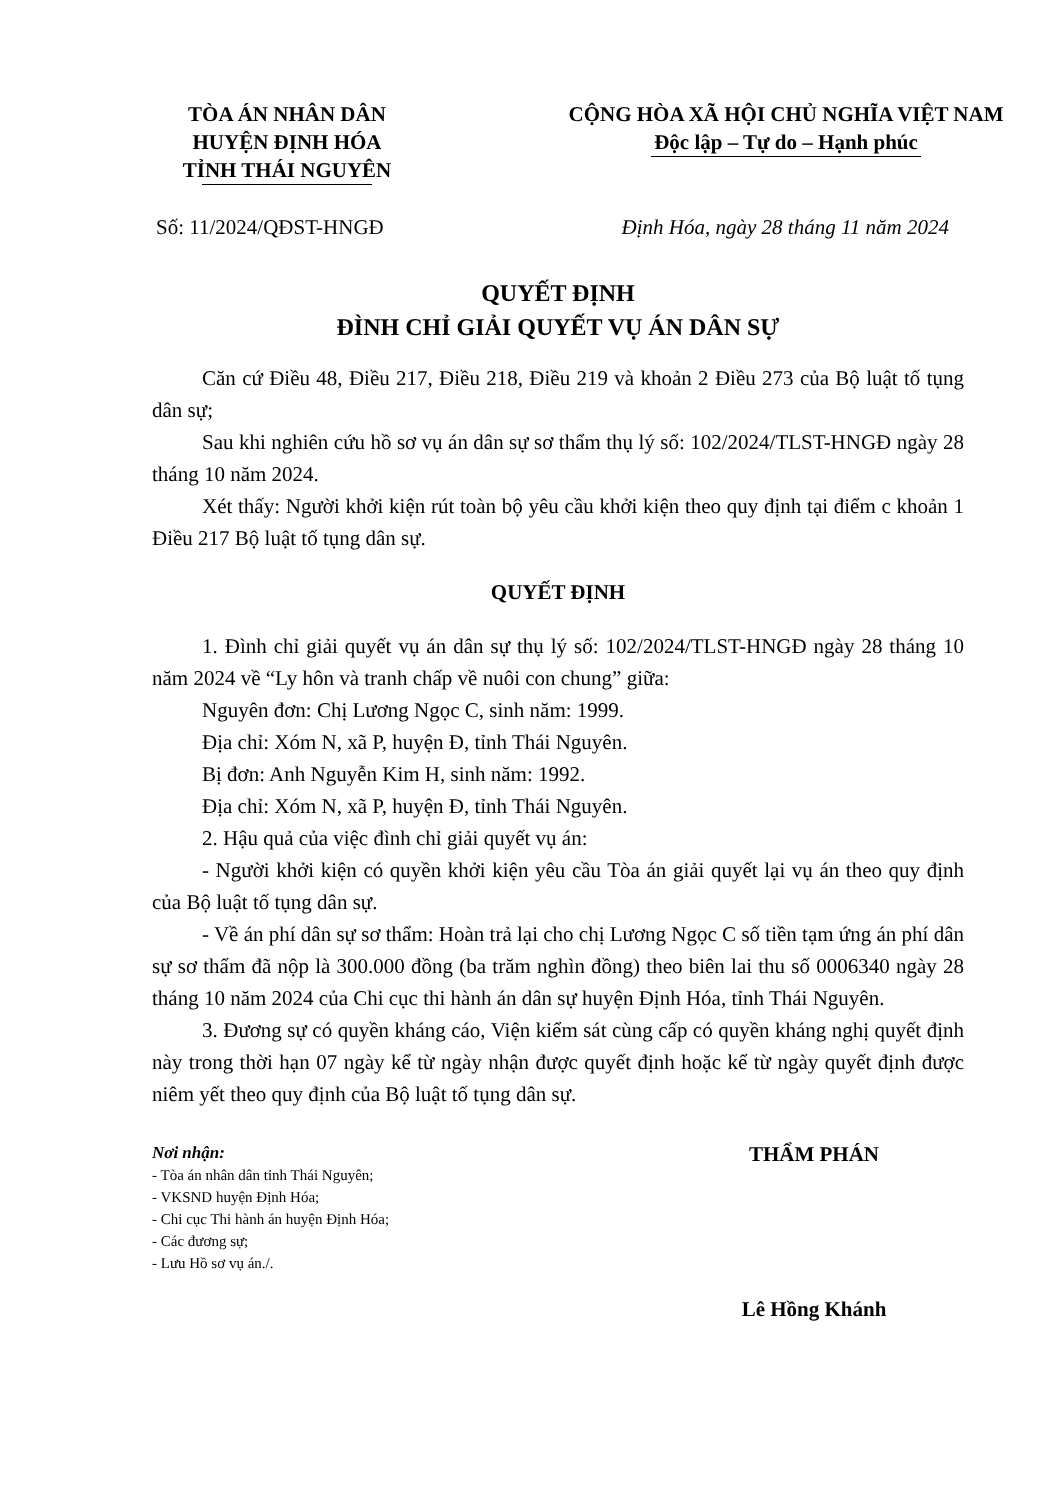TÒA ÁN NHÂN DÂN
HUYỆN ĐỊNH HÓA
TỈNH THÁI NGUYÊN
CỘNG HÒA XÃ HỘI CHỦ NGHĨA VIỆT NAM
Độc lập – Tự do – Hạnh phúc
Số: 11/2024/QĐST-HNGĐ Định Hóa, ngày 28 tháng 11 năm 2024
QUYẾT ĐỊNH
ĐÌNH CHỈ GIẢI QUYẾT VỤ ÁN DÂN SỰ
Căn cứ Điều 48, Điều 217, Điều 218, Điều 219 và khoản 2 Điều 273 của Bộ luật tố tụng dân sự;
Sau khi nghiên cứu hồ sơ vụ án dân sự sơ thẩm thụ lý số: 102/2024/TLST-HNGĐ ngày 28 tháng 10 năm 2024.
Xét thấy: Người khởi kiện rút toàn bộ yêu cầu khởi kiện theo quy định tại điểm c khoản 1 Điều 217 Bộ luật tố tụng dân sự.
QUYẾT ĐỊNH
1. Đình chỉ giải quyết vụ án dân sự thụ lý số: 102/2024/TLST-HNGĐ ngày 28 tháng 10 năm 2024 về “Ly hôn và tranh chấp về nuôi con chung” giữa:
Nguyên đơn: Chị Lương Ngọc C, sinh năm: 1999.
Địa chỉ: Xóm N, xã P, huyện Đ, tỉnh Thái Nguyên.
Bị đơn: Anh Nguyễn Kim H, sinh năm: 1992.
Địa chỉ: Xóm N, xã P, huyện Đ, tỉnh Thái Nguyên.
2. Hậu quả của việc đình chỉ giải quyết vụ án:
- Người khởi kiện có quyền khởi kiện yêu cầu Tòa án giải quyết lại vụ án theo quy định của Bộ luật tố tụng dân sự.
- Về án phí dân sự sơ thẩm: Hoàn trả lại cho chị Lương Ngọc C số tiền tạm ứng án phí dân sự sơ thẩm đã nộp là 300.000 đồng (ba trăm nghìn đồng) theo biên lai thu số 0006340 ngày 28 tháng 10 năm 2024 của Chi cục thi hành án dân sự huyện Định Hóa, tỉnh Thái Nguyên.
3. Đương sự có quyền kháng cáo, Viện kiểm sát cùng cấp có quyền kháng nghị quyết định này trong thời hạn 07 ngày kể từ ngày nhận được quyết định hoặc kể từ ngày quyết định được niêm yết theo quy định của Bộ luật tố tụng dân sự.
Nơi nhận:
- Tòa án nhân dân tỉnh Thái Nguyên;
- VKSND huyện Định Hóa;
- Chi cục Thi hành án huyện Định Hóa;
- Các đương sự;
- Lưu Hồ sơ vụ án./.
THẨM PHÁN
Lê Hồng Khánh